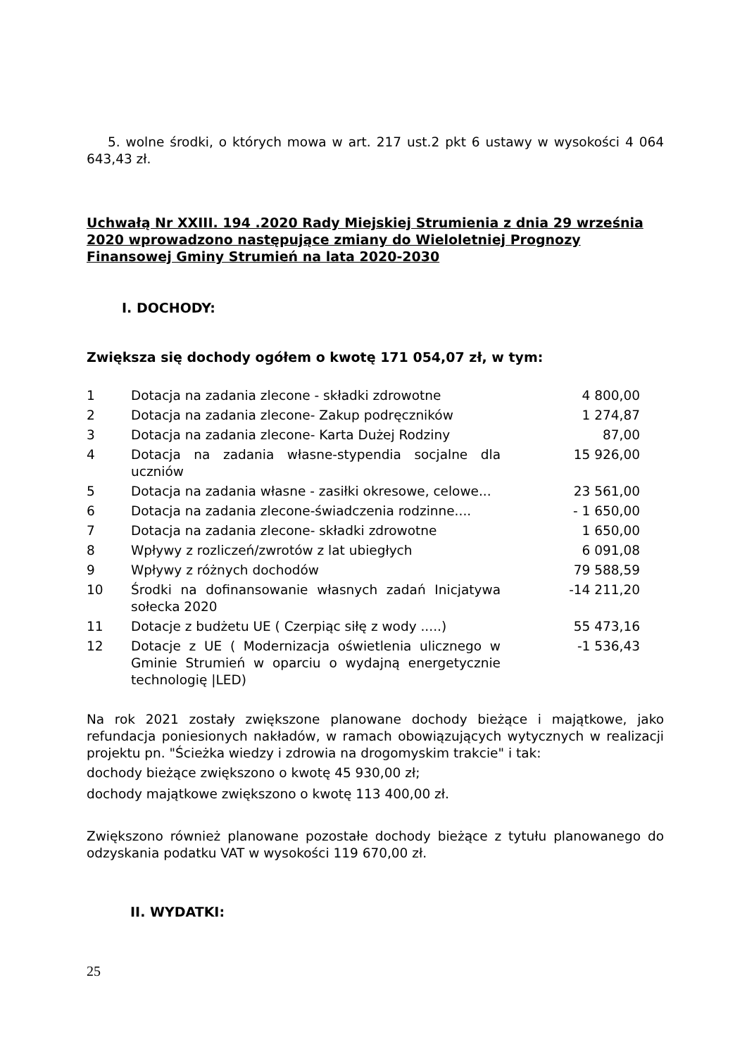5. wolne środki, o których mowa w art. 217 ust.2 pkt 6 ustawy w wysokości 4 064 643,43 zł.
Uchwałą Nr XXIII. 194 .2020 Rady Miejskiej Strumienia z dnia 29 września 2020 wprowadzono następujące zmiany do Wieloletniej Prognozy Finansowej Gminy Strumień na lata 2020-2030
I. DOCHODY:
Zwiększa się dochody ogółem o kwotę 171 054,07 zł, w tym:
| 1 | Dotacja na zadania zlecone - składki zdrowotne | 4 800,00 |
| 2 | Dotacja na zadania zlecone- Zakup podręczników | 1 274,87 |
| 3 | Dotacja na zadania zlecone- Karta Dużej Rodziny | 87,00 |
| 4 | Dotacja na zadania własne-stypendia socjalne dla uczniów | 15 926,00 |
| 5 | Dotacja na zadania własne - zasiłki okresowe, celowe... | 23 561,00 |
| 6 | Dotacja na zadania zlecone-świadczenia rodzinne.... | - 1 650,00 |
| 7 | Dotacja na zadania zlecone- składki zdrowotne | 1 650,00 |
| 8 | Wpływy z rozliczeń/zwrotów z lat ubiegłych | 6 091,08 |
| 9 | Wpływy z różnych dochodów | 79 588,59 |
| 10 | Środki na dofinansowanie własnych zadań Inicjatywa sołecka 2020 | -14 211,20 |
| 11 | Dotacje z budżetu UE ( Czerpiąc siłę z wody .....) | 55 473,16 |
| 12 | Dotacje z UE ( Modernizacja oświetlenia ulicznego w Gminie Strumień w oparciu o wydajną energetycznie technologię /LED) | -1 536,43 |
Na rok 2021 zostały zwiększone planowane dochody bieżące i majątkowe, jako refundacja poniesionych nakładów, w ramach obowiązujących wytycznych w realizacji projektu pn. "Ścieżka wiedzy i zdrowia na drogomyskim trakcie" i tak:
dochody bieżące zwiększono o kwotę 45 930,00 zł;
dochody majątkowe zwiększono o kwotę 113 400,00 zł.
Zwiększono również planowane pozostałe dochody bieżące z tytułu planowanego do odzyskania podatku VAT w wysokości 119 670,00 zł.
II. WYDATKI:
25